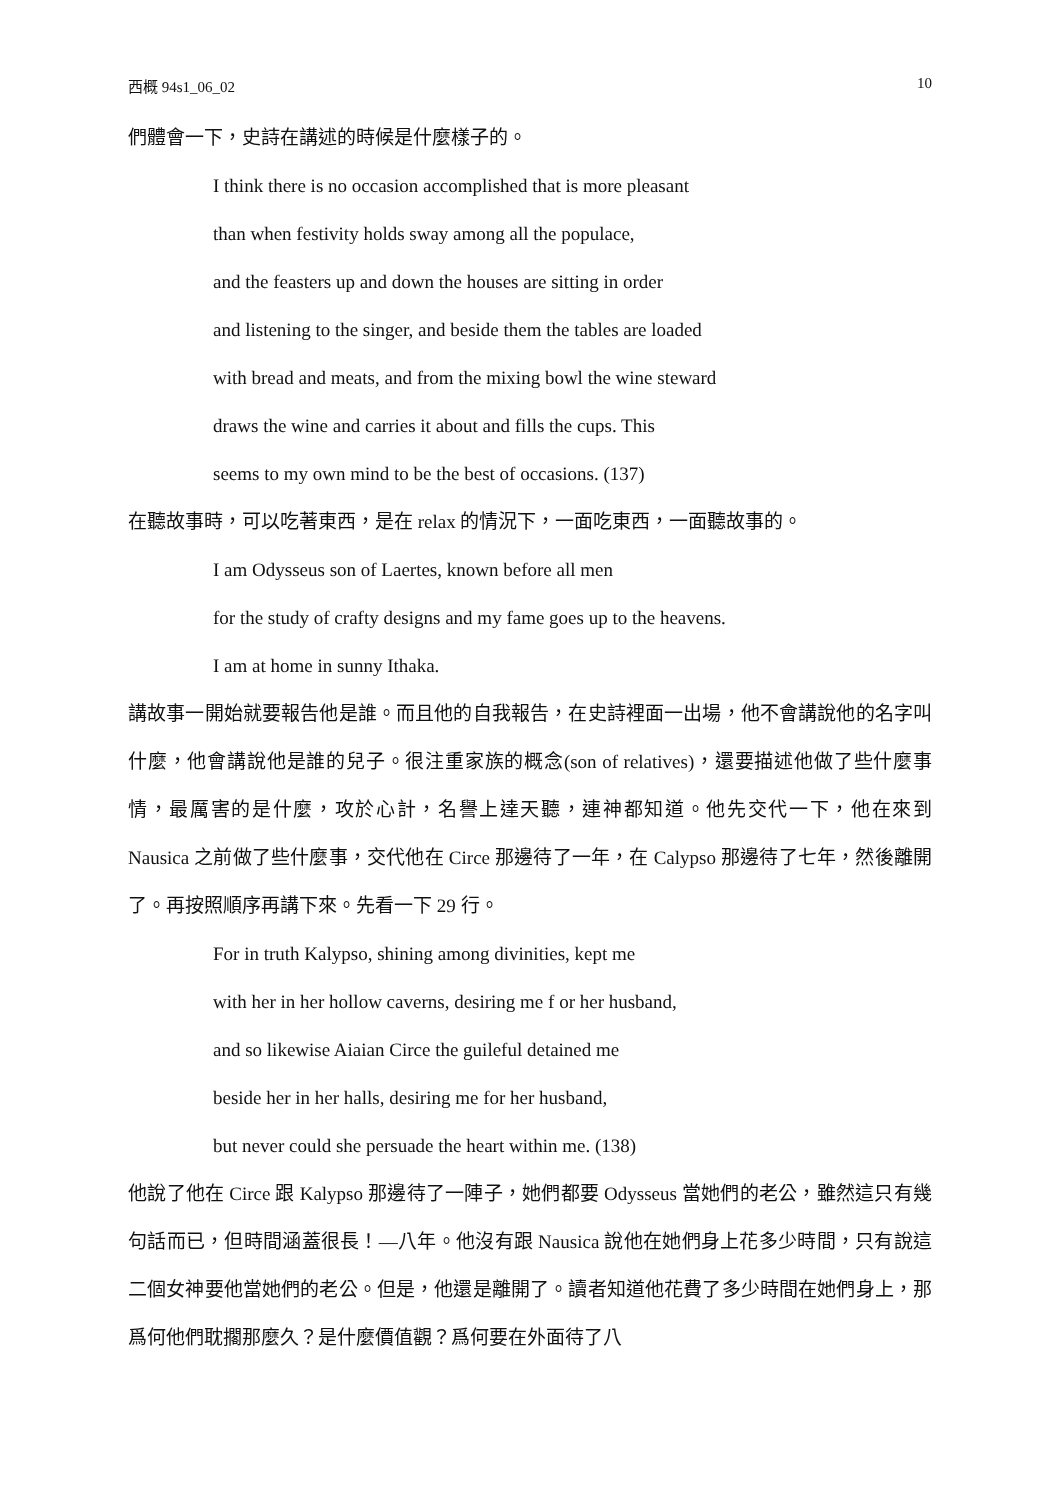西概 94s1_06_02 10
們體會一下，史詩在講述的時候是什麼樣子的。
I think there is no occasion accomplished that is more pleasant
than when festivity holds sway among all the populace,
and the feasters up and down the houses are sitting in order
and listening to the singer, and beside them the tables are loaded
with bread and meats, and from the mixing bowl the wine steward
draws the wine and carries it about and fills the cups. This
seems to my own mind to be the best of occasions. (137)
在聽故事時，可以吃著東西，是在 relax 的情況下，一面吃東西，一面聽故事的。
I am Odysseus son of Laertes, known before all men
for the study of crafty designs and my fame goes up to the heavens.
I am at home in sunny Ithaka.
講故事一開始就要報告他是誰。而且他的自我報告，在史詩裡面一出場，他不會講說他的名字叫什麼，他會講說他是誰的兒子。很注重家族的概念(son of relatives)，還要描述他做了些什麼事情，最厲害的是什麼，攻於心計，名譽上達天聽，連神都知道。他先交代一下，他在來到 Nausica 之前做了些什麼事，交代他在 Circe 那邊待了一年，在 Calypso 那邊待了七年，然後離開了。再按照順序再講下來。先看一下 29 行。
For in truth Kalypso, shining among divinities, kept me
with her in her hollow caverns, desiring me f or her husband,
and so likewise Aiaian Circe the guileful detained me
beside her in her halls, desiring me for her husband,
but never could she persuade the heart within me. (138)
他說了他在 Circe 跟 Kalypso 那邊待了一陣子，她們都要 Odysseus 當她們的老公，雖然這只有幾句話而已，但時間涵蓋很長！—八年。他沒有跟 Nausica 說他在她們身上花多少時間，只有說這二個女神要他當她們的老公。但是，他還是離開了。讀者知道他花費了多少時間在她們身上，那爲何他們耽擱那麼久？是什麼價值觀？爲何要在外面待了八